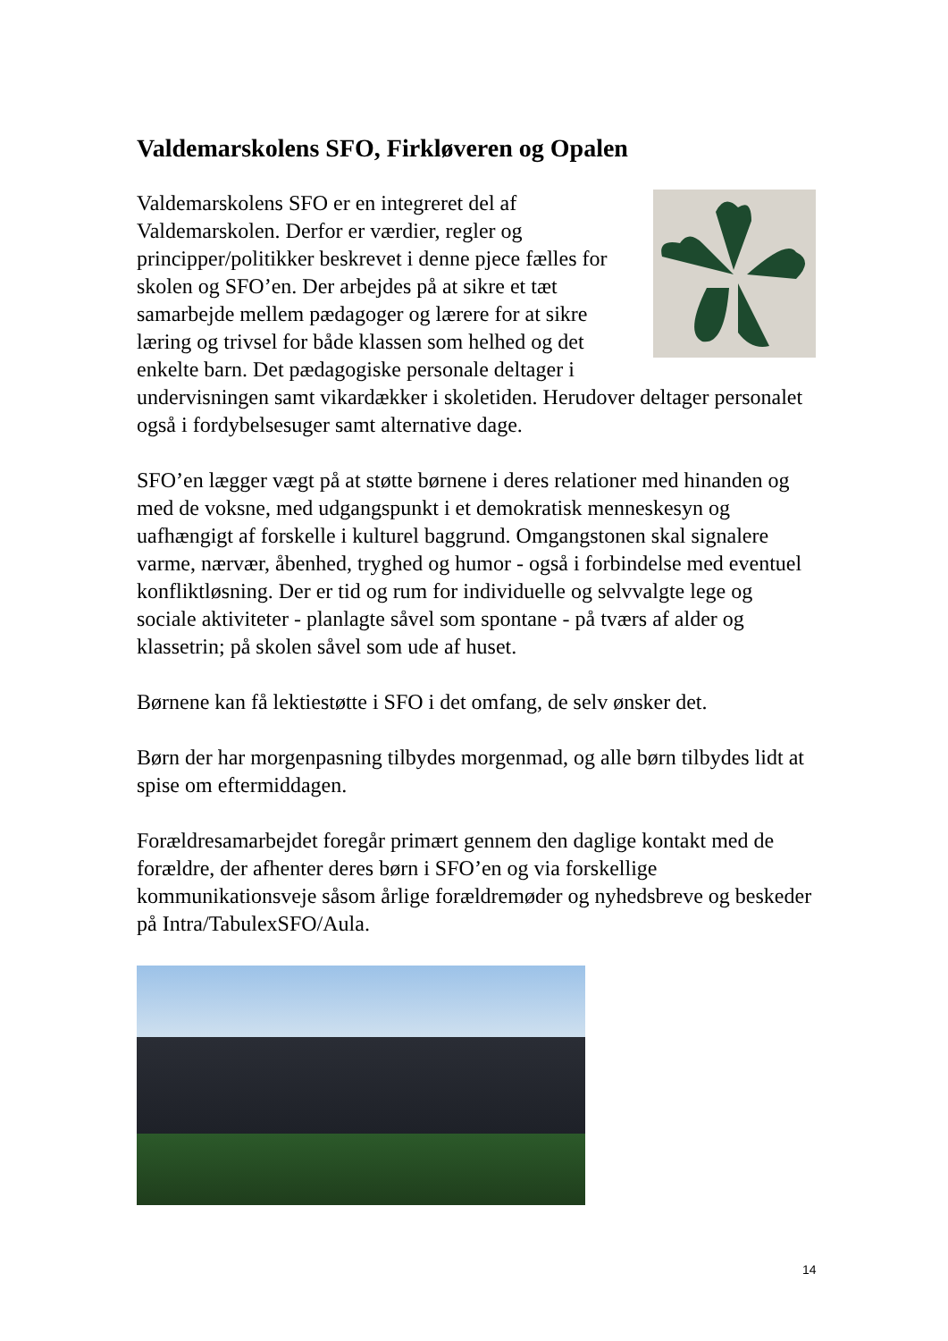Valdemarskolens SFO, Firkløveren og Opalen
Valdemarskolens SFO er en integreret del af Valdemarskolen. Derfor er værdier, regler og principper/politikker beskrevet i denne pjece fælles for skolen og SFO’en. Der arbejdes på at sikre et tæt samarbejde mellem pædagoger og lærere for at sikre læring og trivsel for både klassen som helhed og det enkelte barn. Det pædagogiske personale deltager i undervisningen samt vikardækker i skoletiden. Herudover deltager personalet også i fordybelsesuger samt alternative dage.
SFO’en lægger vægt på at støtte børnene i deres relationer med hinanden og med de voksne, med udgangspunkt i et demokratisk menneskesyn og uafhængigt af forskelle i kulturel baggrund. Omgangstonen skal signalere varme, nærvær, åbenhed, tryghed og humor - også i forbindelse med eventuel konfliktløsning. Der er tid og rum for individuelle og selvvalgte lege og sociale aktiviteter - planlagte såvel som spontane - på tværs af alder og klassetrin; på skolen såvel som ude af huset.
Børnene kan få lektiestøtte i SFO i det omfang, de selv ønsker det.
Børn der har morgenpasning tilbydes morgenmad, og alle børn tilbydes lidt at spise om eftermiddagen.
Forældresamarbejdet foregår primært gennem den daglige kontakt med de forældre, der afhenter deres børn i SFO’en og via forskellige kommunikationsveje såsom årlige forældremøder og nyhedsbreve og beskeder på Intra/TabulexSFO/Aula.
14